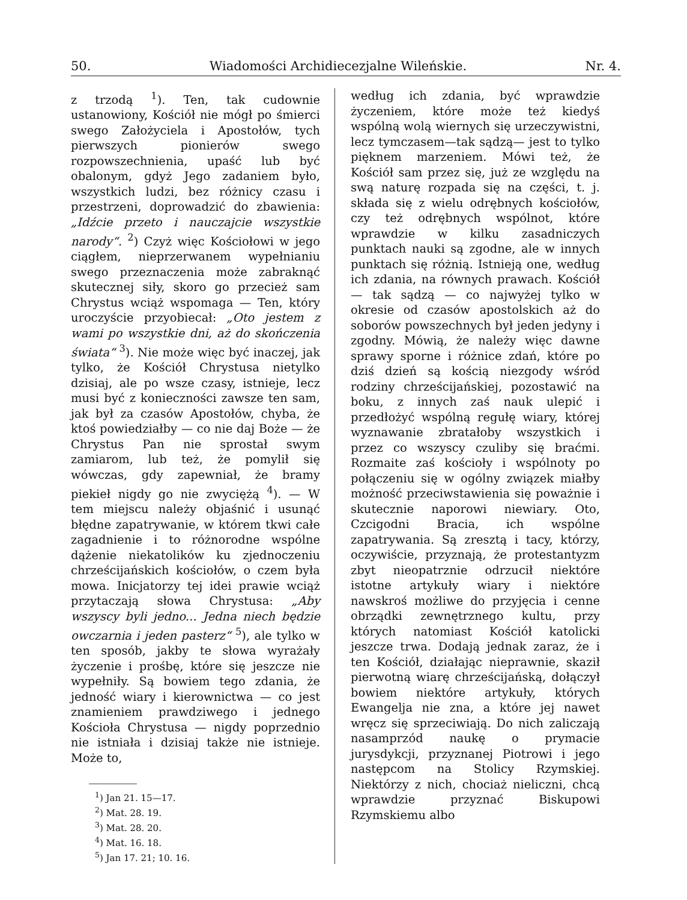50. Wiadomości Archidiecezjalne Wileńskie. Nr. 4.
z trzodą <sup>1</sup>). Ten, tak cudownie ustanowiony, Kościół nie mógł po śmierci swego Założyciela i Apostołów, tych pierwszych pionierów swego rozpowszechnienia, upaść lub być obalonym, gdyż Jego zadaniem było, wszystkich ludzi, bez różnicy czasu i przestrzeni, doprowadzić do zbawienia: „Idźcie przeto i nauczajcie wszystkie narody“. <sup>2</sup>) Czyż więc Kościołowi w jego ciągłem, nieprzerwanem wypełnianiu swego przeznaczenia może zabraknąć skutecznej siły, skoro go przecież sam Chrystus wciąż wspomaga — Ten, który uroczyście przyobiecał: „Oto jestem z wami po wszystkie dni, aż do skończenia świata“ <sup>3</sup>). Nie może więc być inaczej, jak tylko, że Kościół Chrystusa nietylko dzisiaj, ale po wsze czasy, istnieje, lecz musi być z konieczności zawsze ten sam, jak był za czasów Apostołów, chyba, że ktoś powiedziałby — co nie daj Boże — że Chrystus Pan nie sprostał swym zamiarom, lub też, że pomylił się wówczas, gdy zapewniał, że bramy piekieł nigdy go nie zwyciężą <sup>4</sup>). — W tem miejscu należy objaśnić i usunąć błędne zapatrywanie, w którem tkwi całe zagadnienie i to różnorodne wspólne dążenie niekatolików ku zjednoczeniu chrześcijańskich kościołów, o czem była mowa. Inicjatorzy tej idei prawie wciąż przytaczają słowa Chrystusa: „Aby wszyscy byli jedno... Jedna niech będzie owczarnia i jeden pasterz“ <sup>5</sup>), ale tylko w ten sposób, jakby te słowa wyrażały życzenie i prośbę, które się jeszcze nie wypełniły. Są bowiem tego zdania, że jedność wiary i kierownictwa — co jest znamieniem prawdziwego i jednego Kościoła Chrystusa — nigdy poprzednio nie istniała i dzisiaj także nie istnieje. Może to,
<sup>1</sup>) Jan 21. 15—17.
<sup>2</sup>) Mat. 28. 19.
<sup>3</sup>) Mat. 28. 20.
<sup>4</sup>) Mat. 16. 18.
<sup>5</sup>) Jan 17. 21; 10. 16.
według ich zdania, być wprawdzie życzeniem, które może też kiedyś wspólną wolą wiernych się urzeczywistni, lecz tymczasem—tak sądzą— jest to tylko pięknem marzeniem. Mówi też, że Kościół sam przez się, już ze względu na swą naturę rozpada się na części, t. j. składa się z wielu odrębnych kościołów, czy też odrębnych wspólnot, które wprawdzie w kilku zasadniczych punktach nauki są zgodne, ale w innych punktach się różnią. Istnieją one, według ich zdania, na równych prawach. Kościół — tak sądzą — co najwyżej tylko w okresie od czasów apostolskich aż do soborów powszechnych był jeden jedyny i zgodny. Mówią, że należy więc dawne sprawy sporne i różnice zdań, które po dziś dzień są kością niezgody wśród rodziny chrześcijańskiej, pozostawić na boku, z innych zaś nauk ulepić i przedłożyć wspólną regułę wiary, której wyznawanie zbratałoby wszystkich i przez co wszyscy czuliby się braćmi. Rozmaite zaś kościoły i wspólnoty po połączeniu się w ogólny związek miałby możność przeciwstawienia się poważnie i skutecznie naporowi niewiary. Oto, Czcigodni Bracia, ich wspólne zapatrywania. Są zresztą i tacy, którzy, oczywiście, przyznają, że protestantyzm zbyt nieopatrznie odrzucił niektóre istotne artykuły wiary i niektóre nawskroś możliwe do przyjęcia i cenne obrządki zewnętrznego kultu, przy których natomiast Kościół katolicki jeszcze trwa. Dodają jednak zaraz, że i ten Kościół, działając nieprawnie, skaził pierwotną wiarę chrześcijańską, dołączył bowiem niektóre artykuły, których Ewangelja nie zna, a które jej nawet wręcz się sprzeciwiają. Do nich zaliczają nasamprzód naukę o prymacie jurysdykcji, przyznanej Piotrowi i jego następcom na Stolicy Rzymskiej. Niektórzy z nich, chociaż nieliczni, chcą wprawdzie przyznać Biskupowi Rzymskiemu albo